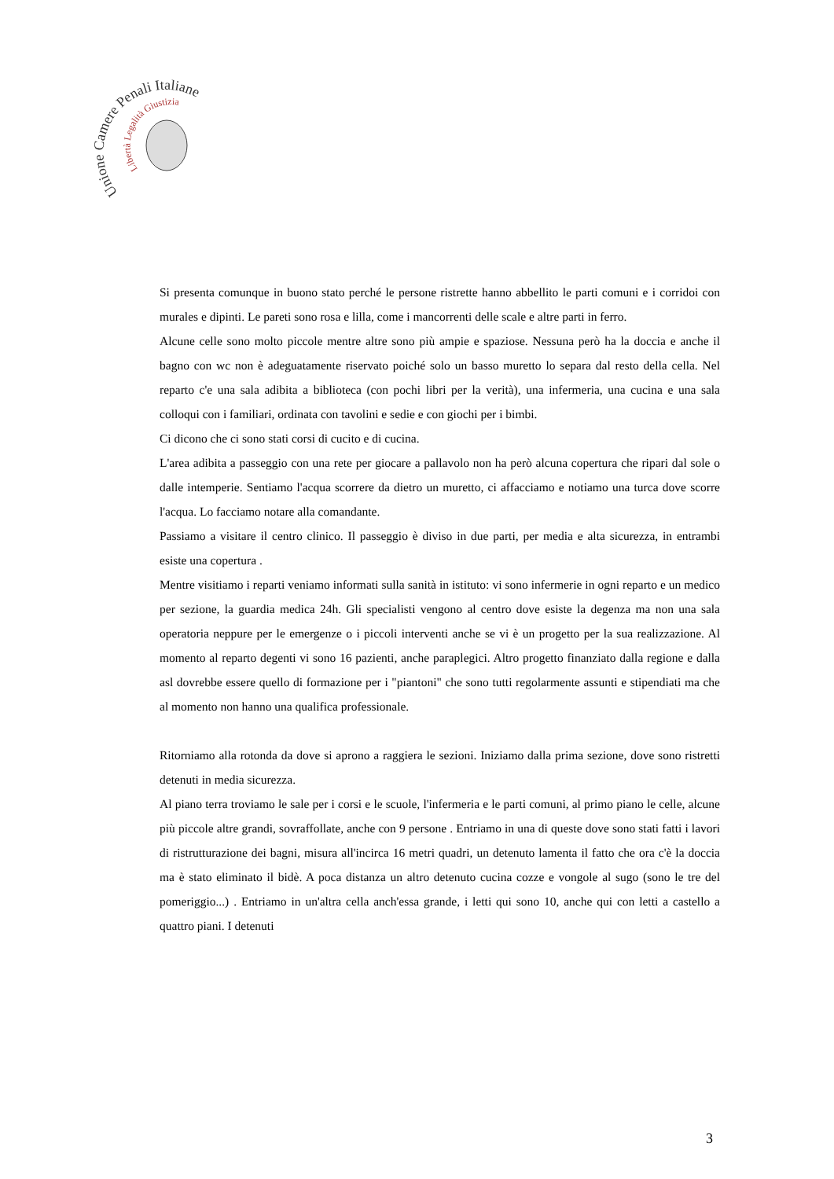Unione Camere Penali Italiane
Libertà Legalità Giustizia
Si presenta comunque in buono stato perché le persone ristrette hanno abbellito le parti comuni e i corridoi con murales e dipinti. Le pareti sono rosa e lilla, come i mancorrenti delle scale e altre parti in ferro.
Alcune celle sono molto piccole mentre altre sono più ampie e spaziose. Nessuna però ha la doccia e anche il bagno con wc non è adeguatamente riservato poiché solo un basso muretto lo separa dal resto della cella. Nel reparto c'e una sala adibita a biblioteca (con pochi libri per la verità), una infermeria, una cucina e una sala colloqui con i familiari, ordinata con tavolini e sedie e con giochi per i bimbi.
Ci dicono che ci sono stati corsi di cucito e di cucina.
L'area adibita a passeggio con una rete per giocare a pallavolo non ha però alcuna copertura che ripari dal sole o dalle intemperie. Sentiamo l'acqua scorrere da dietro un muretto, ci affacciamo e notiamo una turca dove scorre l'acqua. Lo facciamo notare alla comandante.
Passiamo a visitare il centro clinico. Il passeggio è diviso in due parti, per media e alta sicurezza, in entrambi esiste una copertura .
Mentre visitiamo i reparti veniamo informati sulla sanità in istituto: vi sono infermerie in ogni reparto e un medico per sezione, la guardia medica 24h. Gli specialisti vengono al centro dove esiste la degenza ma non una sala operatoria neppure per le emergenze o i piccoli interventi anche se vi è un progetto per la sua realizzazione. Al momento al reparto degenti vi sono 16 pazienti, anche paraplegici. Altro progetto finanziato dalla regione e dalla asl dovrebbe essere quello di formazione per i "piantoni" che sono tutti regolarmente assunti e stipendiati ma che al momento non hanno una qualifica professionale.
Ritorniamo alla rotonda da dove si aprono a raggiera le sezioni. Iniziamo dalla prima sezione, dove sono ristretti detenuti in media sicurezza.
Al piano terra troviamo le sale per i corsi e le scuole, l'infermeria e le parti comuni, al primo piano le celle, alcune più piccole altre grandi, sovraffollate, anche con 9 persone . Entriamo in una di queste dove sono stati fatti i lavori di ristrutturazione dei bagni, misura all'incirca 16 metri quadri, un detenuto lamenta il fatto che ora c'è la doccia ma è stato eliminato il bidè. A poca distanza un altro detenuto cucina cozze e vongole al sugo (sono le tre del pomeriggio...) . Entriamo in un'altra cella anch'essa grande, i letti qui sono 10, anche qui con letti a castello a quattro piani. I detenuti
3